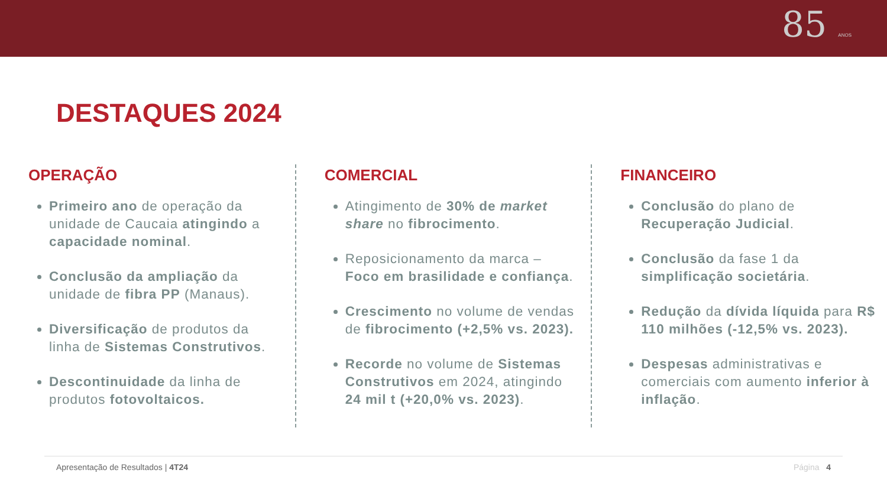85 ANOS
DESTAQUES 2024
OPERAÇÃO
Primeiro ano de operação da unidade de Caucaia atingindo a capacidade nominal.
Conclusão da ampliação da unidade de fibra PP (Manaus).
Diversificação de produtos da linha de Sistemas Construtivos.
Descontinuidade da linha de produtos fotovoltaicos.
COMERCIAL
Atingimento de 30% de market share no fibrocimento.
Reposicionamento da marca – Foco em brasilidade e confiança.
Crescimento no volume de vendas de fibrocimento (+2,5% vs. 2023).
Recorde no volume de Sistemas Construtivos em 2024, atingindo 24 mil t (+20,0% vs. 2023).
FINANCEIRO
Conclusão do plano de Recuperação Judicial.
Conclusão da fase 1 da simplificação societária.
Redução da dívida líquida para R$ 110 milhões (-12,5% vs. 2023).
Despesas administrativas e comerciais com aumento inferior à inflação.
Apresentação de Resultados | 4T24 Página 4